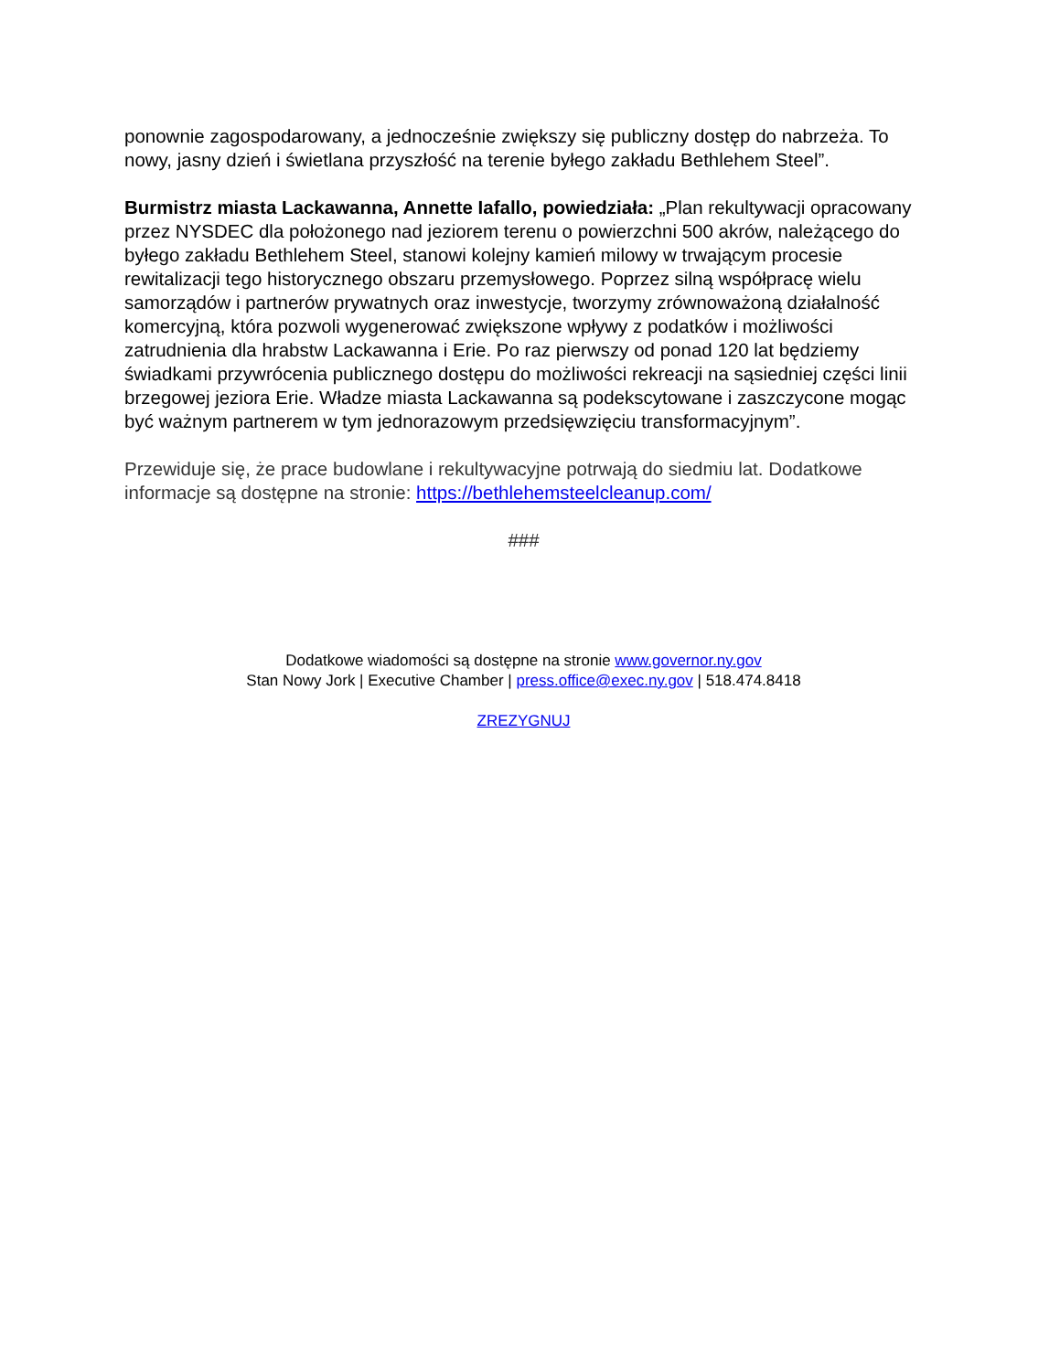ponownie zagospodarowany, a jednocześnie zwiększy się publiczny dostęp do nabrzeża. To nowy, jasny dzień i świetlana przyszłość na terenie byłego zakładu Bethlehem Steel”.
Burmistrz miasta Lackawanna, Annette Iafallo, powiedziała: „Plan rekultywacji opracowany przez NYSDEC dla położonego nad jeziorem terenu o powierzchni 500 akrów, należącego do byłego zakładu Bethlehem Steel, stanowi kolejny kamień milowy w trwającym procesie rewitalizacji tego historycznego obszaru przemysłowego. Poprzez silną współpracę wielu samorządów i partnerów prywatnych oraz inwestycje, tworzymy zrównoważoną działalność komercyjną, która pozwoli wygenerować zwiększone wpływy z podatków i możliwości zatrudnienia dla hrabstw Lackawanna i Erie. Po raz pierwszy od ponad 120 lat będziemy świadkami przywrócenia publicznego dostępu do możliwości rekreacji na sąsiedniej części linii brzegowej jeziora Erie. Władze miasta Lackawanna są podekscytowane i zaszczycone mogąc być ważnym partnerem w tym jednorazowym przedsięwzięciu transformacyjnym”.
Przewiduje się, że prace budowlane i rekultywacyjne potrwają do siedmiu lat. Dodatkowe informacje są dostępne na stronie: https://bethlehemsteelcleanup.com/
###
Dodatkowe wiadomości są dostępne na stronie www.governor.ny.gov
Stan Nowy Jork | Executive Chamber | press.office@exec.ny.gov | 518.474.8418
ZREZYGNUJ